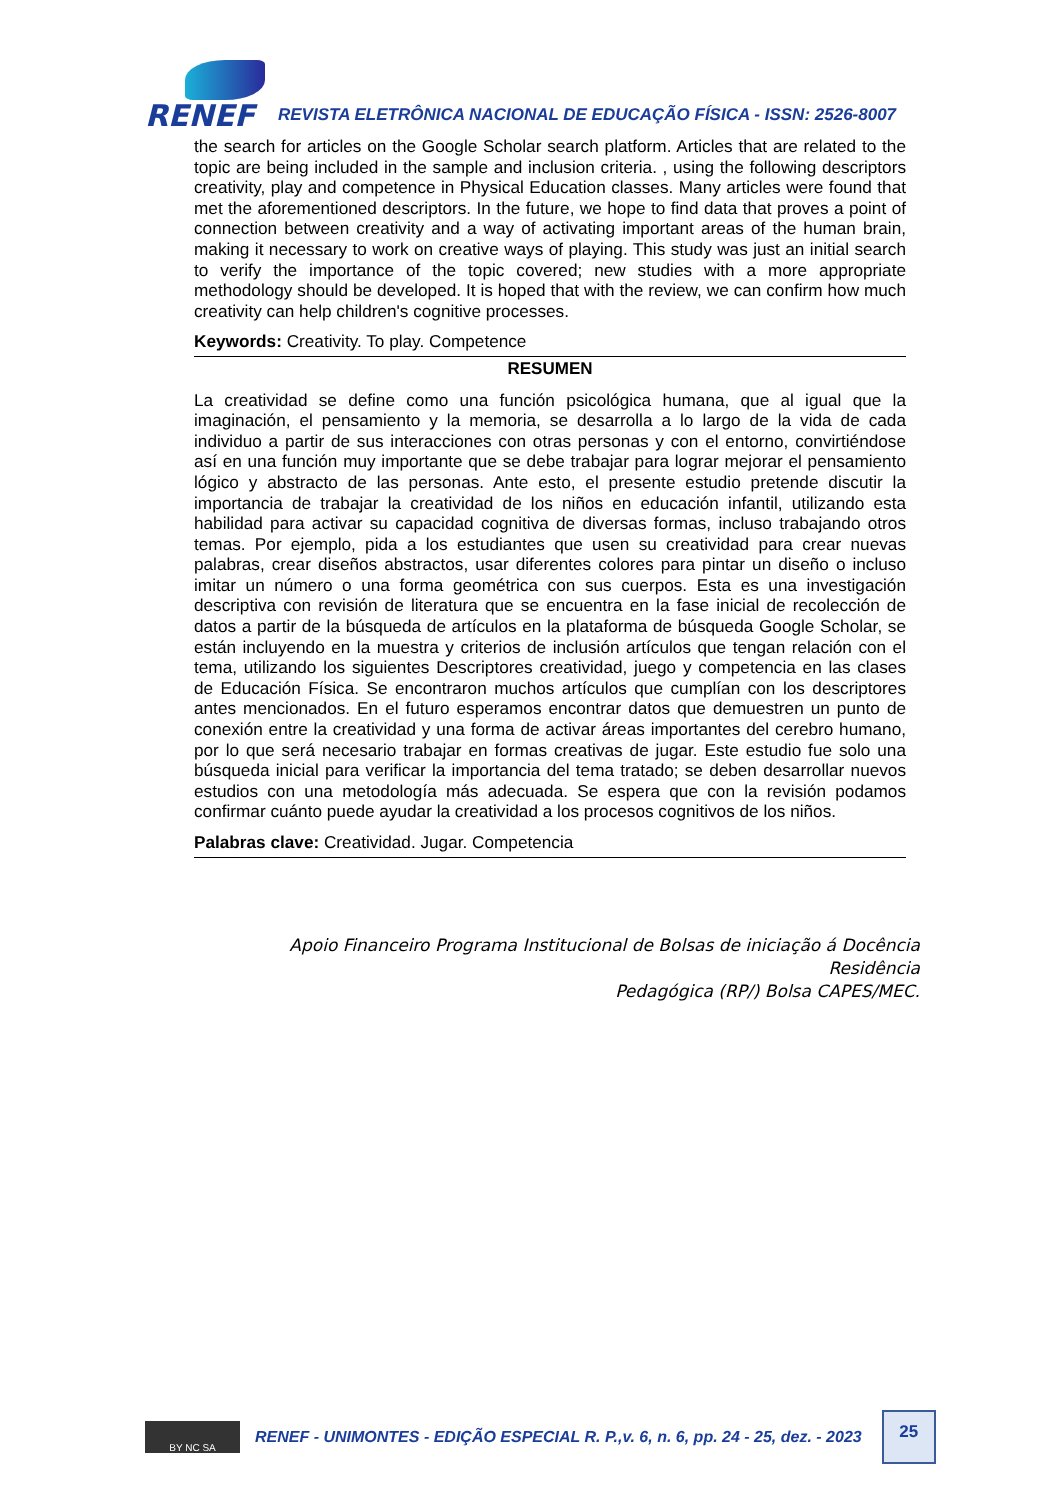RENEF
REVISTA ELETRÔNICA NACIONAL DE EDUCAÇÃO FÍSICA - ISSN: 2526-8007
the search for articles on the Google Scholar search platform. Articles that are related to the topic are being included in the sample and inclusion criteria. , using the following descriptors creativity, play and competence in Physical Education classes. Many articles were found that met the aforementioned descriptors. In the future, we hope to find data that proves a point of connection between creativity and a way of activating important areas of the human brain, making it necessary to work on creative ways of playing. This study was just an initial search to verify the importance of the topic covered; new studies with a more appropriate methodology should be developed. It is hoped that with the review, we can confirm how much creativity can help children's cognitive processes.
Keywords: Creativity. To play. Competence
RESUMEN
La creatividad se define como una función psicológica humana, que al igual que la imaginación, el pensamiento y la memoria, se desarrolla a lo largo de la vida de cada individuo a partir de sus interacciones con otras personas y con el entorno, convirtiéndose así en una función muy importante que se debe trabajar para lograr mejorar el pensamiento lógico y abstracto de las personas. Ante esto, el presente estudio pretende discutir la importancia de trabajar la creatividad de los niños en educación infantil, utilizando esta habilidad para activar su capacidad cognitiva de diversas formas, incluso trabajando otros temas. Por ejemplo, pida a los estudiantes que usen su creatividad para crear nuevas palabras, crear diseños abstractos, usar diferentes colores para pintar un diseño o incluso imitar un número o una forma geométrica con sus cuerpos. Esta es una investigación descriptiva con revisión de literatura que se encuentra en la fase inicial de recolección de datos a partir de la búsqueda de artículos en la plataforma de búsqueda Google Scholar, se están incluyendo en la muestra y criterios de inclusión artículos que tengan relación con el tema, utilizando los siguientes Descriptores creatividad, juego y competencia en las clases de Educación Física. Se encontraron muchos artículos que cumplían con los descriptores antes mencionados. En el futuro esperamos encontrar datos que demuestren un punto de conexión entre la creatividad y una forma de activar áreas importantes del cerebro humano, por lo que será necesario trabajar en formas creativas de jugar. Este estudio fue solo una búsqueda inicial para verificar la importancia del tema tratado; se deben desarrollar nuevos estudios con una metodología más adecuada. Se espera que con la revisión podamos confirmar cuánto puede ayudar la creatividad a los procesos cognitivos de los niños.
Palabras clave: Creatividad. Jugar. Competencia
Apoio Financeiro Programa Institucional de Bolsas de iniciação á Docência Residência
Pedagógica (RP/) Bolsa CAPES/MEC.
BY NC SA
RENEF - UNIMONTES - EDIÇÃO ESPECIAL R. P.,v. 6, n. 6, pp. 24 - 25, dez. - 2023
25